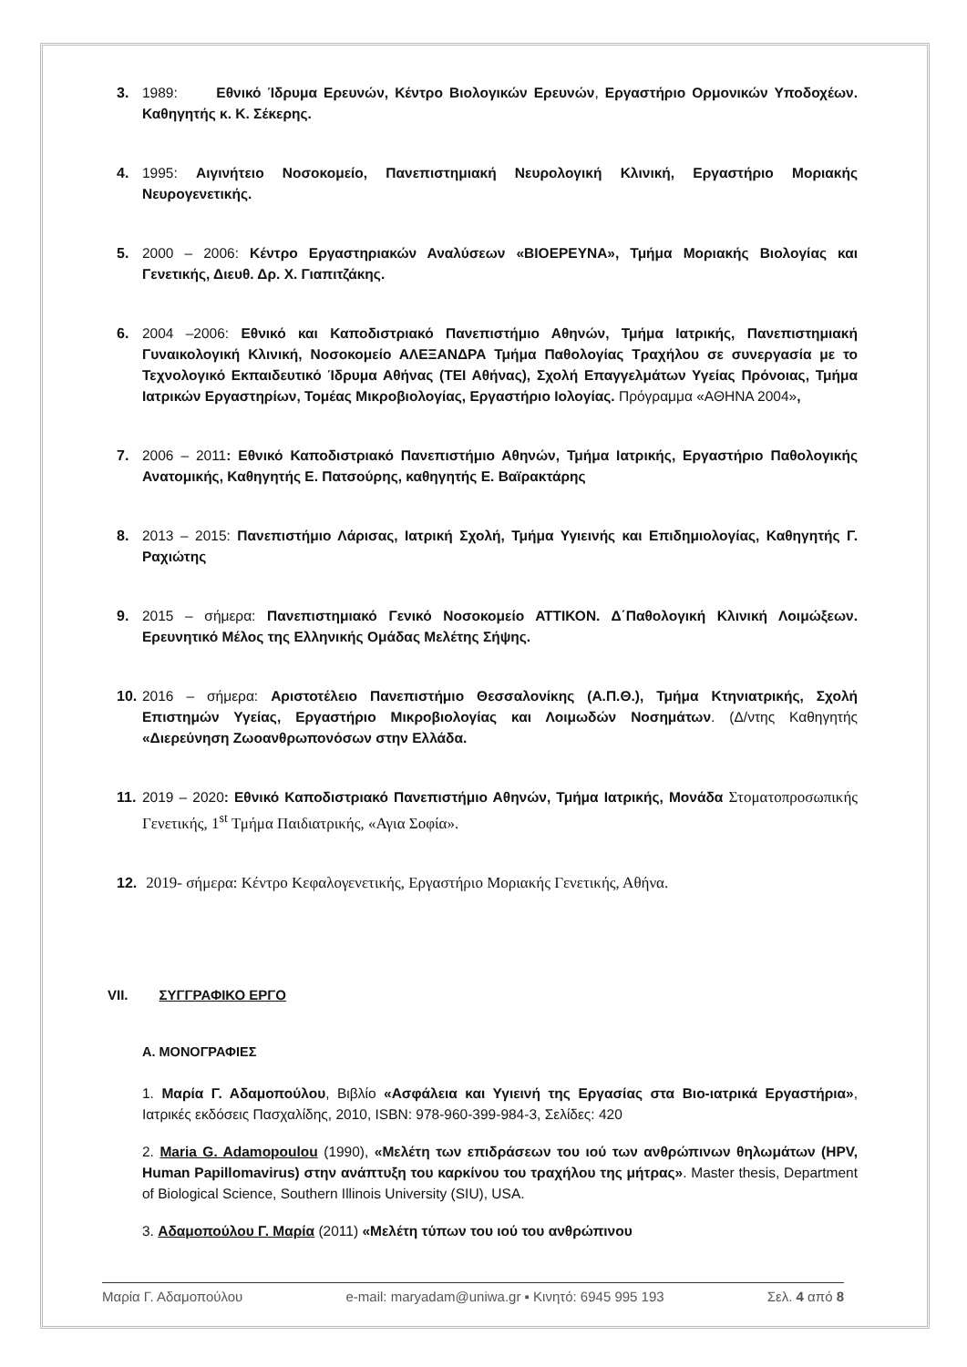3. 1989: Εθνικό Ίδρυμα Ερευνών, Κέντρο Βιολογικών Ερευνών, Εργαστήριο Ορμονικών Υποδοχέων. Καθηγητής κ. Κ. Σέκερης.
4. 1995: Αιγινήτειο Νοσοκομείο, Πανεπιστημιακή Νευρολογική Κλινική, Εργαστήριο Μοριακής Νευρογενετικής.
5. 2000 – 2006: Κέντρο Εργαστηριακών Αναλύσεων «ΒΙΟΕΡΕΥΝΑ», Τμήμα Μοριακής Βιολογίας και Γενετικής, Διευθ. Δρ. Χ. Γιαπιτζάκης.
6. 2004 –2006: Εθνικό και Καποδιστριακό Πανεπιστήμιο Αθηνών, Τμήμα Ιατρικής, Πανεπιστημιακή Γυναικολογική Κλινική, Νοσοκομείο ΑΛΕΞΑΝΔΡΑ Τμήμα Παθολογίας Τραχήλου σε συνεργασία με το Τεχνολογικό Εκπαιδευτικό Ίδρυμα Αθήνας (ΤΕΙ Αθήνας), Σχολή Επαγγελμάτων Υγείας Πρόνοιας, Τμήμα Ιατρικών Εργαστηρίων, Τομέας Μικροβιολογίας, Εργαστήριο Ιολογίας. Πρόγραμμα «ΑΘΗΝΑ 2004»,
7. 2006 – 2011: Εθνικό Καποδιστριακό Πανεπιστήμιο Αθηνών, Τμήμα Ιατρικής, Εργαστήριο Παθολογικής Ανατομικής, Καθηγητής Ε. Πατσούρης, καθηγητής Ε. Βαϊρακτάρης
8. 2013 – 2015: Πανεπιστήμιο Λάρισας, Ιατρική Σχολή, Τμήμα Υγιεινής και Επιδημιολογίας, Καθηγητής Γ. Ραχιώτης
9. 2015 – σήμερα: Πανεπιστημιακό Γενικό Νοσοκομείο ΑΤΤΙΚΟΝ. Δ΄Παθολογική Κλινική Λοιμώξεων. Ερευνητικό Μέλος της Ελληνικής Ομάδας Μελέτης Σήψης.
10.
2016 – σήμερα: Αριστοτέλειο Πανεπιστήμιο Θεσσαλονίκης (Α.Π.Θ.), Τμήμα Κτηνιατρικής, Σχολή Επιστημών Υγείας, Εργαστήριο Μικροβιολογίας και Λοιμωδών Νοσημάτων. (Δ/ντης Καθηγητής «Διερεύνηση Ζωοανθρωπονόσων στην Ελλάδα.
11.
2019 – 2020: Εθνικό Καποδιστριακό Πανεπιστήμιο Αθηνών, Τμήμα Ιατρικής, Μονάδα Στοματοπροσωπικής Γενετικής, 1<sup>st</sup> Τμήμα Παιδιατρικής, «Αγια Σοφία».
12.
2019- σήμερα: Κέντρο Κεφαλογενετικής, Εργαστήριο Μοριακής Γενετικής, Αθήνα.
VII. ΣΥΓΓΡΑΦΙΚΟ ΕΡΓΟ
Α. ΜΟΝΟΓΡΑΦΙΕΣ
1. Μαρία Γ. Αδαμοπούλου, Βιβλίο «Ασφάλεια και Υγιεινή της Εργασίας στα Βιο-ιατρικά Εργαστήρια», Ιατρικές εκδόσεις Πασχαλίδης, 2010, ISBN: 978-960-399-984-3, Σελίδες: 420
2. Maria G. Adamopoulou (1990), «Μελέτη των επιδράσεων του ιού των ανθρώπινων θηλωμάτων (HPV, Human Papillomavirus) στην ανάπτυξη του καρκίνου του τραχήλου της μήτρας». Master thesis, Department of Biological Science, Southern Illinois University (SIU), USA.
3. Αδαμοπούλου Γ. Μαρία (2011) «Μελέτη τύπων του ιού του ανθρώπινου
Μαρία Γ. Αδαμοπούλου e-mail: maryadam@uniwa.gr ▪ Κινητό: 6945 995 193 Σελ. 4 από 8